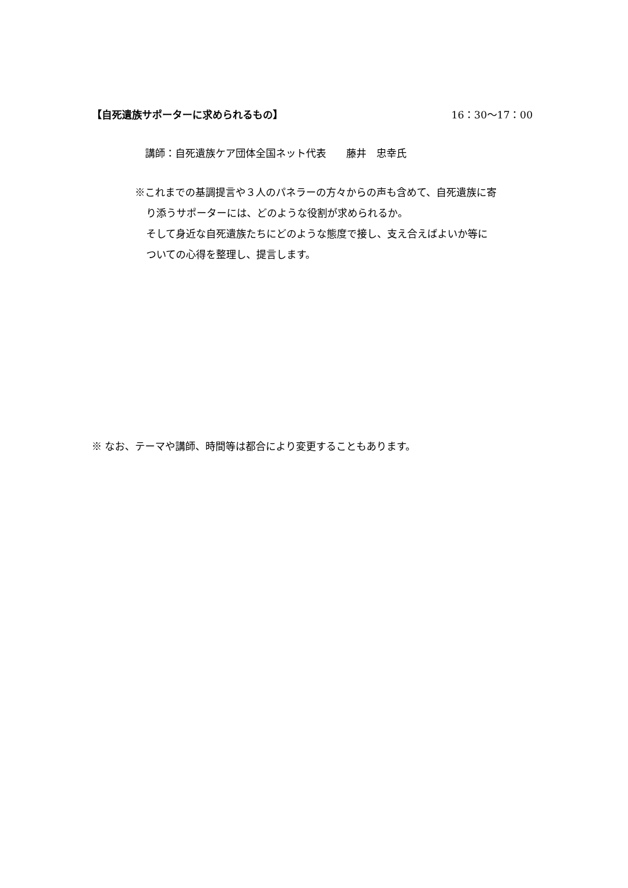【自死遺族サポーターに求められるもの】 16：30〜17：00
講師：自死遺族ケア団体全国ネット代表　　藤井　忠幸氏
※これまでの基調提言や３人のパネラーの方々からの声も含めて、自死遺族に寄
り添うサポーターには、どのような役割が求められるか。
そして身近な自死遺族たちにどのような態度で接し、支え合えばよいか等に
ついての心得を整理し、提言します。
※ なお、テーマや講師、時間等は都合により変更することもあります。